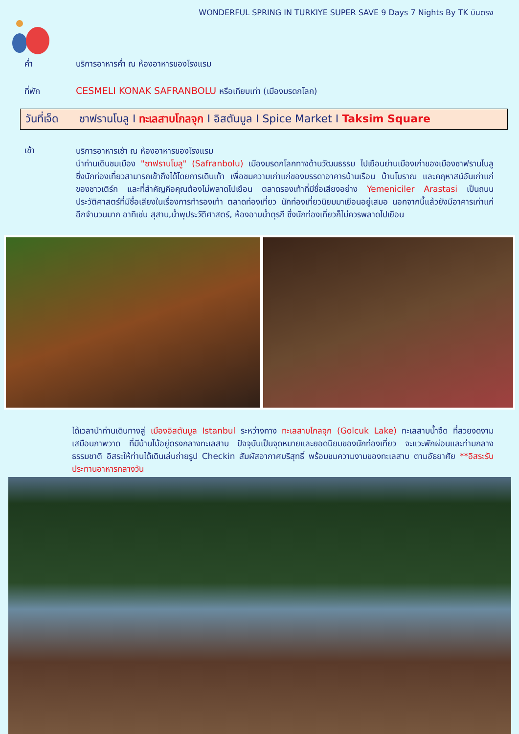WONDERFUL SPRING IN TURKIYE SUPER SAVE 9 Days 7 Nights By TK บินตรง
ค่ำ บริการอาหารค่ำ ณ ห้องอาหารของโรงแรม
ที่พัก CESMELI KONAK SAFRANBOLU หรือเทียบเท่า (เมืองมรดกโลก)
วันที่เจ็ด ซาฟรานโบลู I ทะเลสาบโกลจุก I อิสตันบูล I Spice Market I Taksim Square
เช้า
บริการอาหารเช้า ณ ห้องอาหารของโรงแรม
นำท่านเดินชมเมือง "ซาฟรานโบลู" (Safranbolu) เมืองมรดกโลกทางด้านวัฒนธรรม ไปเยือนย่านเมืองเก่าของเมืองซาฟรานโบลู ซึ่งนักท่องเที่ยวสามารถเข้าถึงได้โดยการเดินเท้า เพื่อชมความเก่าแก่ของบรรดาอาคารบ้านเรือน บ้านโบราณ และคฤหาสน์อันเก่าแก่ของชาวเติร์ก และที่สำคัญคือคุณต้องไม่พลาดไปเยือน ตลาดรองเท้าที่มีชื่อเสียงอย่าง Yemeniciler Arastasi เป็นถนนประวัติศาสตร์ที่มีชื่อเสียงในเรื่องการทำรองเท้า ตลาดท่องเที่ยว นักท่องเที่ยวนิยมมาเยือนอยู่เสมอ นอกจากนี้แล้วยังมีอาคารเก่าแก่อีกจำนวนมาก อาทิเช่น สุสาน,น้ำพุประวัติศาสตร์, ห้องอาบน้ำตุรกี ซึ่งนักท่องเที่ยวก็ไม่ควรพลาดไปเยือน
ได้เวลานำท่านเดินทางสู่ เมืองอิสตันบูล Istanbul ระหว่างทาง ทะเลสาบโกลจุก (Golcuk Lake) ทะเลสาบน้ำจืด ที่สวยงดงาม เสมือนภาพวาด ที่มีบ้านไม้อยู่ตรงกลางทะเลสาบ ปัจจุบันเป็นจุดหมายและยอดนิยมของนักท่องเที่ยว จะแวะพักผ่อนและท่ามกลางธรรมชาติ อิสระให้ท่านได้เดินเล่นถ่ายรูป Checkin สัมผัสอากาศบริสุทธิ์ พร้อมชมความงามของทะเลสาบ ตามอัธยาศัย **อิสระรับประทานอาหารกลางวัน